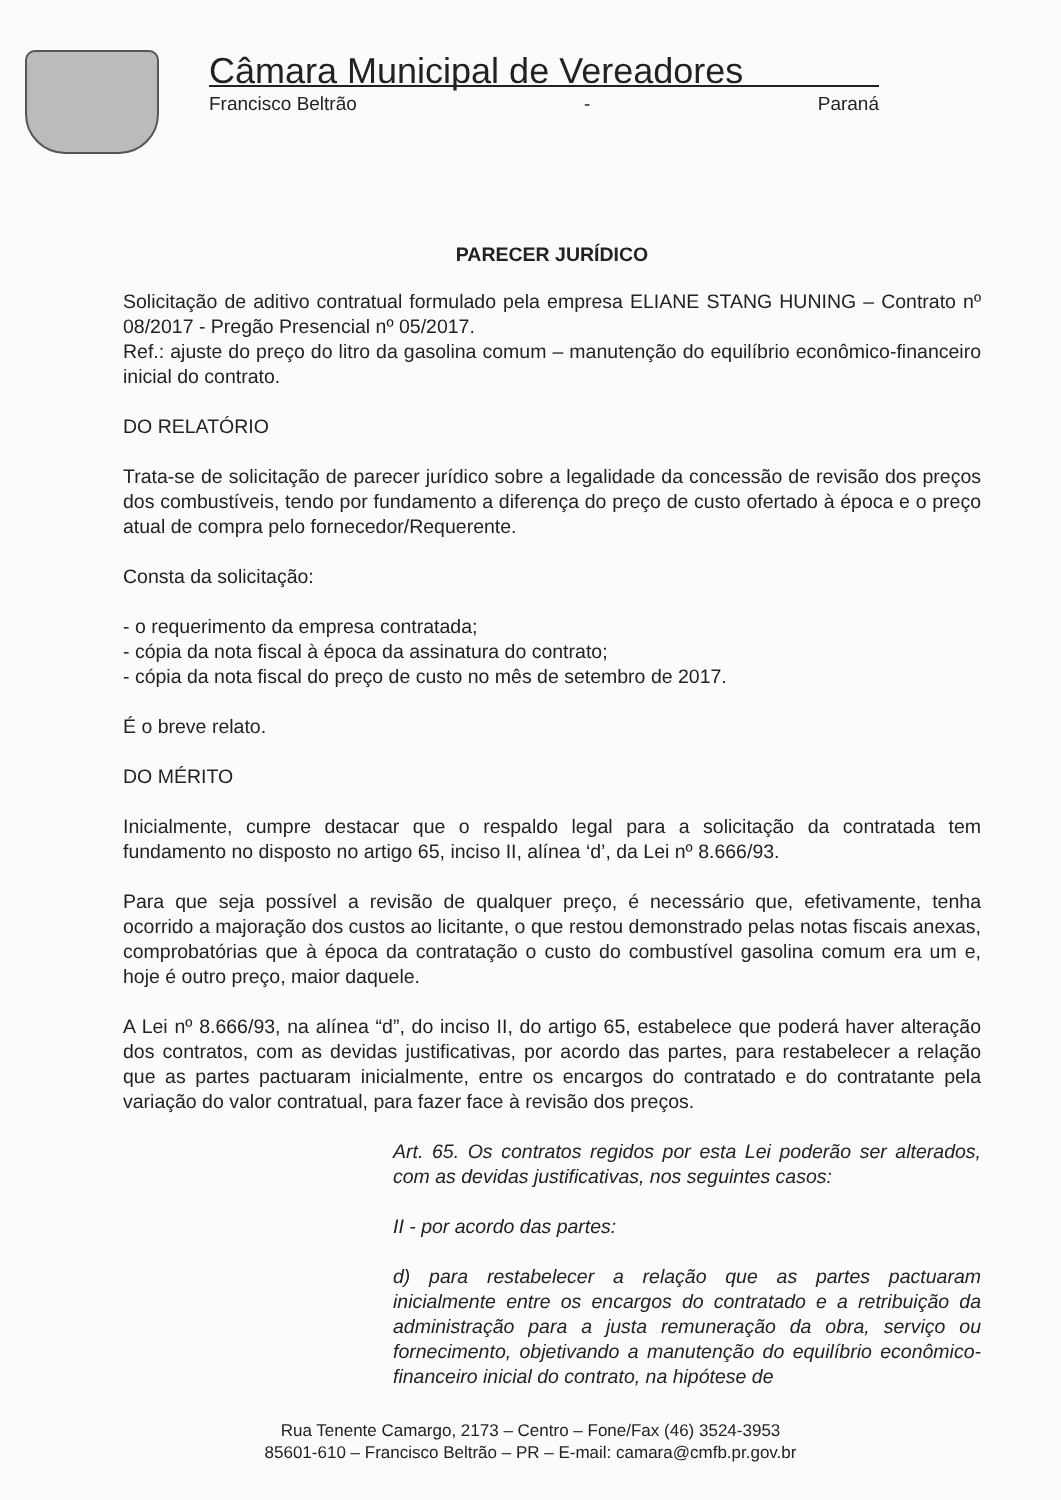Câmara Municipal de Vereadores
Francisco Beltrão - Paraná
PARECER JURÍDICO
Solicitação de aditivo contratual formulado pela empresa ELIANE STANG HUNING – Contrato nº 08/2017 - Pregão Presencial nº 05/2017.
Ref.: ajuste do preço do litro da gasolina comum – manutenção do equilíbrio econômico-financeiro inicial do contrato.
DO RELATÓRIO
Trata-se de solicitação de parecer jurídico sobre a legalidade da concessão de revisão dos preços dos combustíveis, tendo por fundamento a diferença do preço de custo ofertado à época e o preço atual de compra pelo fornecedor/Requerente.
Consta da solicitação:
- o requerimento da empresa contratada;
- cópia da nota fiscal à época da assinatura do contrato;
- cópia da nota fiscal do preço de custo no mês de setembro de 2017.
É o breve relato.
DO MÉRITO
Inicialmente, cumpre destacar que o respaldo legal para a solicitação da contratada tem fundamento no disposto no artigo 65, inciso II, alínea ‘d’, da Lei nº 8.666/93.
Para que seja possível a revisão de qualquer preço, é necessário que, efetivamente, tenha ocorrido a majoração dos custos ao licitante, o que restou demonstrado pelas notas fiscais anexas, comprobatórias que à época da contratação o custo do combustível gasolina comum era um e, hoje é outro preço, maior daquele.
A Lei nº 8.666/93, na alínea “d”, do inciso II, do artigo 65, estabelece que poderá haver alteração dos contratos, com as devidas justificativas, por acordo das partes, para restabelecer a relação que as partes pactuaram inicialmente, entre os encargos do contratado e do contratante pela variação do valor contratual, para fazer face à revisão dos preços.
Art. 65. Os contratos regidos por esta Lei poderão ser alterados, com as devidas justificativas, nos seguintes casos:
II - por acordo das partes:
d) para restabelecer a relação que as partes pactuaram inicialmente entre os encargos do contratado e a retribuição da administração para a justa remuneração da obra, serviço ou fornecimento, objetivando a manutenção do equilíbrio econômico-financeiro inicial do contrato, na hipótese de
Rua Tenente Camargo, 2173 – Centro – Fone/Fax (46) 3524-3953
85601-610 – Francisco Beltrão – PR – E-mail: camara@cmfb.pr.gov.br